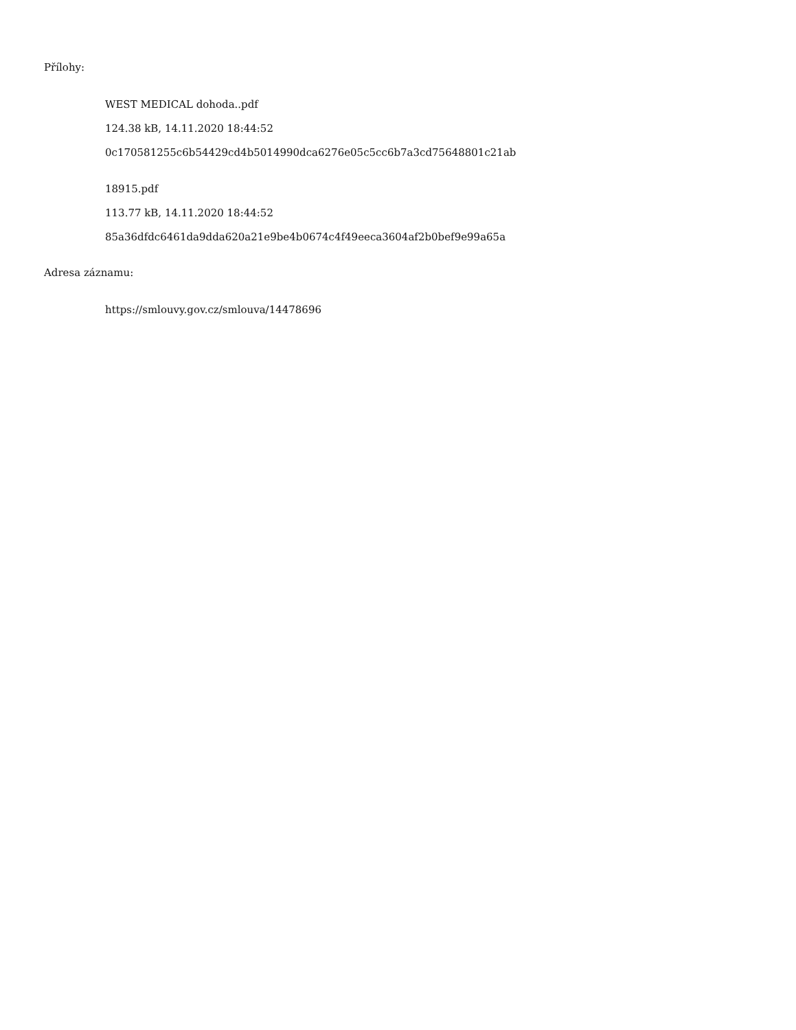Přílohy:
WEST MEDICAL dohoda..pdf
124.38 kB, 14.11.2020 18:44:52
0c170581255c6b54429cd4b5014990dca6276e05c5cc6b7a3cd75648801c21ab
18915.pdf
113.77 kB, 14.11.2020 18:44:52
85a36dfdc6461da9dda620a21e9be4b0674c4f49eeca3604af2b0bef9e99a65a
Adresa záznamu:
https://smlouvy.gov.cz/smlouva/14478696